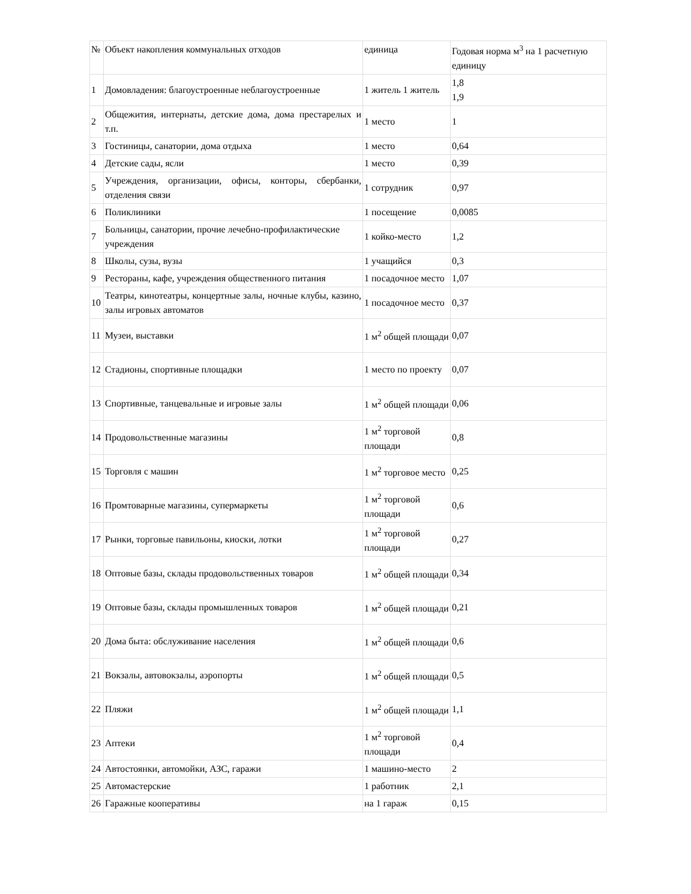| № | Объект накопления коммунальных отходов | единица | Годовая норма м<sup>3</sup> на 1 расчетную единицу |
| 1 | Домовладения: благоустроенные неблагоустроенные | 1 житель 1 житель | 1,8 1,9 |
| 2 | Общежития, интернаты, детские дома, дома престарелых и т.п. | 1 место | 1 |
| 3 | Гостиницы, санатории, дома отдыха | 1 место | 0,64 |
| 4 | Детские сады, ясли | 1 место | 0,39 |
| 5 | Учреждения, организации, офисы, конторы, сбербанки, отделения связи | 1 сотрудник | 0,97 |
| 6 | Поликлиники | 1 посещение | 0,0085 |
| 7 | Больницы, санатории, прочие лечебно-профилактические учреждения | 1 койко-место | 1,2 |
| 8 | Школы, сузы, вузы | 1 учащийся | 0,3 |
| 9 | Рестораны, кафе, учреждения общественного питания | 1 посадочное место | 1,07 |
| 10 | Театры, кинотеатры, концертные залы, ночные клубы, казино, залы игровых автоматов | 1 посадочное место | 0,37 |
| 11 | Музеи, выставки | 1 м<sup>2</sup> общей площади | 0,07 |
| 12 | Стадионы, спортивные площадки | 1 место по проекту | 0,07 |
| 13 | Спортивные, танцевальные и игровые залы | 1 м<sup>2</sup> общей площади | 0,06 |
| 14 | Продовольственные магазины | 1 м<sup>2</sup> торговой площади | 0,8 |
| 15 | Торговля с машин | 1 м<sup>2</sup> торговое место | 0,25 |
| 16 | Промтоварные магазины, супермаркеты | 1 м<sup>2</sup> торговой площади | 0,6 |
| 17 | Рынки, торговые павильоны, киоски, лотки | 1 м<sup>2</sup> торговой площади | 0,27 |
| 18 | Оптовые базы, склады продовольственных товаров | 1 м<sup>2</sup> общей площади | 0,34 |
| 19 | Оптовые базы, склады промышленных товаров | 1 м<sup>2</sup> общей площади | 0,21 |
| 20 | Дома быта: обслуживание населения | 1 м<sup>2</sup> общей площади | 0,6 |
| 21 | Вокзалы, автовокзалы, аэропорты | 1 м<sup>2</sup> общей площади | 0,5 |
| 22 | Пляжи | 1 м<sup>2</sup> общей площади | 1,1 |
| 23 | Аптеки | 1 м<sup>2</sup> торговой площади | 0,4 |
| 24 | Автостоянки, автомойки, АЗС, гаражи | 1 машино-место | 2 |
| 25 | Автомастерские | 1 работник | 2,1 |
| 26 | Гаражные кооперативы | на 1 гараж | 0,15 |